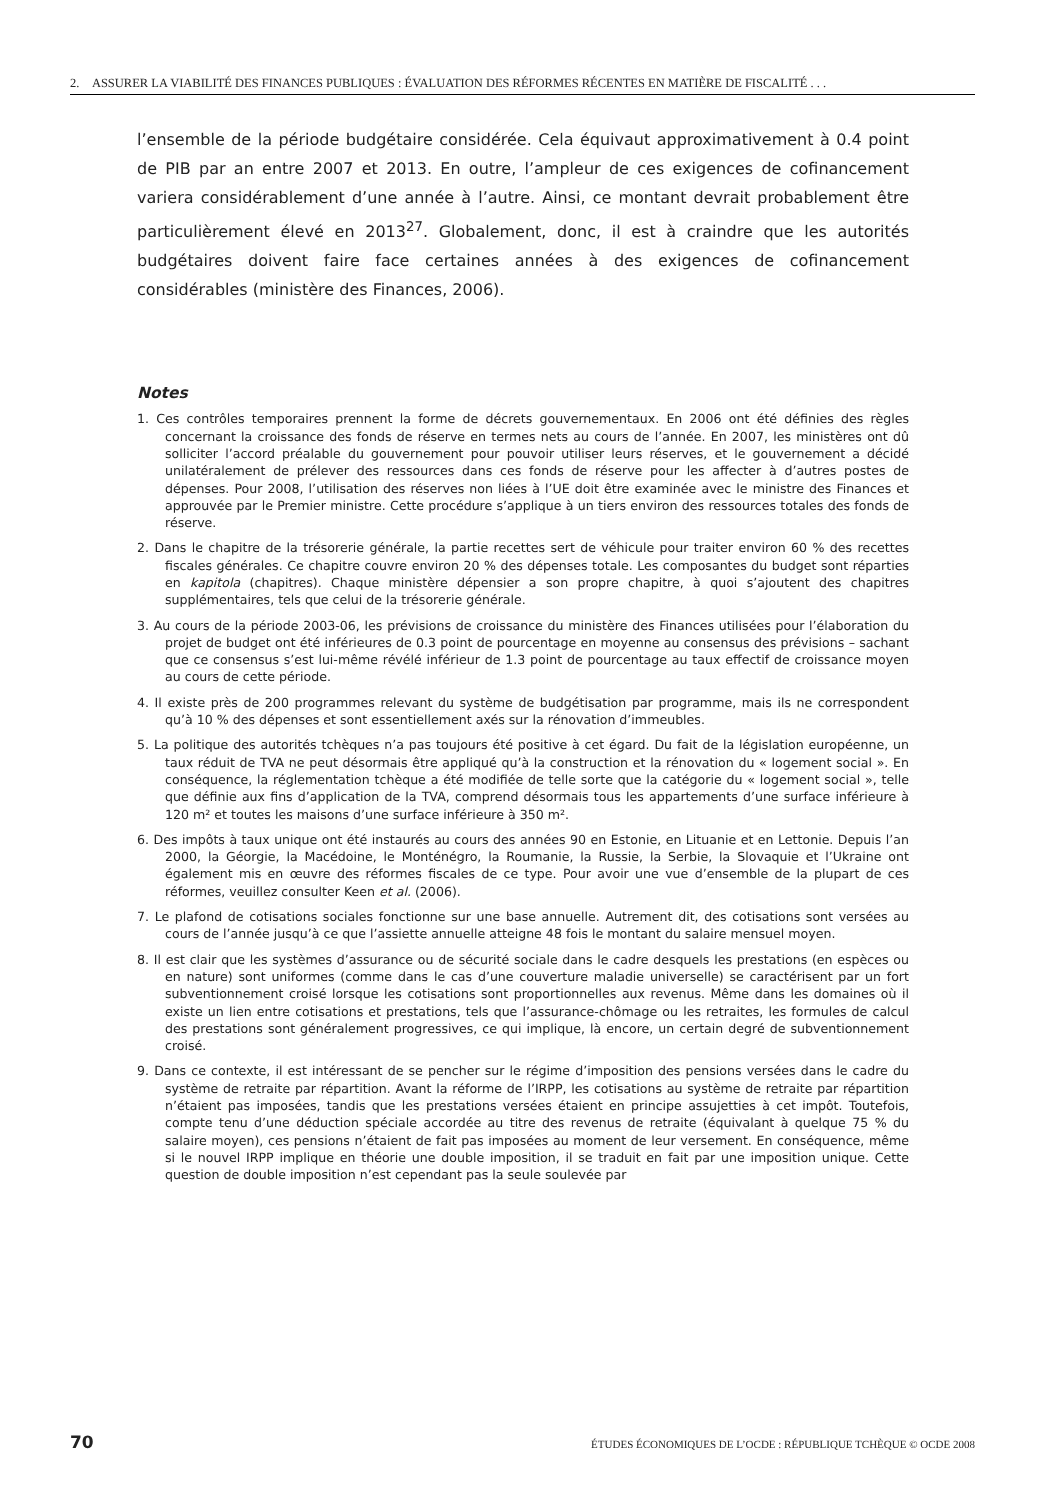2. ASSURER LA VIABILITÉ DES FINANCES PUBLIQUES : ÉVALUATION DES RÉFORMES RÉCENTES EN MATIÈRE DE FISCALITÉ . . .
l’ensemble de la période budgétaire considérée. Cela équivaut approximativement à 0.4 point de PIB par an entre 2007 et 2013. En outre, l’ampleur de ces exigences de cofinancement variera considérablement d’une année à l’autre. Ainsi, ce montant devrait probablement être particulièrement élevé en 2013<sup>27</sup>. Globalement, donc, il est à craindre que les autorités budgétaires doivent faire face certaines années à des exigences de cofinancement considérables (ministère des Finances, 2006).
Notes
1. Ces contrôles temporaires prennent la forme de décrets gouvernementaux. En 2006 ont été définies des règles concernant la croissance des fonds de réserve en termes nets au cours de l’année. En 2007, les ministères ont dû solliciter l’accord préalable du gouvernement pour pouvoir utiliser leurs réserves, et le gouvernement a décidé unilatéralement de prélever des ressources dans ces fonds de réserve pour les affecter à d’autres postes de dépenses. Pour 2008, l’utilisation des réserves non liées à l’UE doit être examinée avec le ministre des Finances et approuvée par le Premier ministre. Cette procédure s’applique à un tiers environ des ressources totales des fonds de réserve.
2. Dans le chapitre de la trésorerie générale, la partie recettes sert de véhicule pour traiter environ 60 % des recettes fiscales générales. Ce chapitre couvre environ 20 % des dépenses totale. Les composantes du budget sont réparties en kapitola (chapitres). Chaque ministère dépensier a son propre chapitre, à quoi s’ajoutent des chapitres supplémentaires, tels que celui de la trésorerie générale.
3. Au cours de la période 2003-06, les prévisions de croissance du ministère des Finances utilisées pour l’élaboration du projet de budget ont été inférieures de 0.3 point de pourcentage en moyenne au consensus des prévisions – sachant que ce consensus s’est lui-même révélé inférieur de 1.3 point de pourcentage au taux effectif de croissance moyen au cours de cette période.
4. Il existe près de 200 programmes relevant du système de budgétisation par programme, mais ils ne correspondent qu’à 10 % des dépenses et sont essentiellement axés sur la rénovation d’immeubles.
5. La politique des autorités tchèques n’a pas toujours été positive à cet égard. Du fait de la législation européenne, un taux réduit de TVA ne peut désormais être appliqué qu’à la construction et la rénovation du « logement social ». En conséquence, la réglementation tchèque a été modifiée de telle sorte que la catégorie du « logement social », telle que définie aux fins d’application de la TVA, comprend désormais tous les appartements d’une surface inférieure à 120 m² et toutes les maisons d’une surface inférieure à 350 m².
6. Des impôts à taux unique ont été instaurés au cours des années 90 en Estonie, en Lituanie et en Lettonie. Depuis l’an 2000, la Géorgie, la Macédoine, le Monténégro, la Roumanie, la Russie, la Serbie, la Slovaquie et l’Ukraine ont également mis en œuvre des réformes fiscales de ce type. Pour avoir une vue d’ensemble de la plupart de ces réformes, veuillez consulter Keen et al. (2006).
7. Le plafond de cotisations sociales fonctionne sur une base annuelle. Autrement dit, des cotisations sont versées au cours de l’année jusqu’à ce que l’assiette annuelle atteigne 48 fois le montant du salaire mensuel moyen.
8. Il est clair que les systèmes d’assurance ou de sécurité sociale dans le cadre desquels les prestations (en espèces ou en nature) sont uniformes (comme dans le cas d’une couverture maladie universelle) se caractérisent par un fort subventionnement croisé lorsque les cotisations sont proportionnelles aux revenus. Même dans les domaines où il existe un lien entre cotisations et prestations, tels que l’assurance-chômage ou les retraites, les formules de calcul des prestations sont généralement progressives, ce qui implique, là encore, un certain degré de subventionnement croisé.
9. Dans ce contexte, il est intéressant de se pencher sur le régime d’imposition des pensions versées dans le cadre du système de retraite par répartition. Avant la réforme de l’IRPP, les cotisations au système de retraite par répartition n’étaient pas imposées, tandis que les prestations versées étaient en principe assujetties à cet impôt. Toutefois, compte tenu d’une déduction spéciale accordée au titre des revenus de retraite (équivalant à quelque 75 % du salaire moyen), ces pensions n’étaient de fait pas imposées au moment de leur versement. En conséquence, même si le nouvel IRPP implique en théorie une double imposition, il se traduit en fait par une imposition unique. Cette question de double imposition n’est cependant pas la seule soulevée par
70 ÉTUDES ÉCONOMIQUES DE L’OCDE : RÉPUBLIQUE TCHÈQUE © OCDE 2008